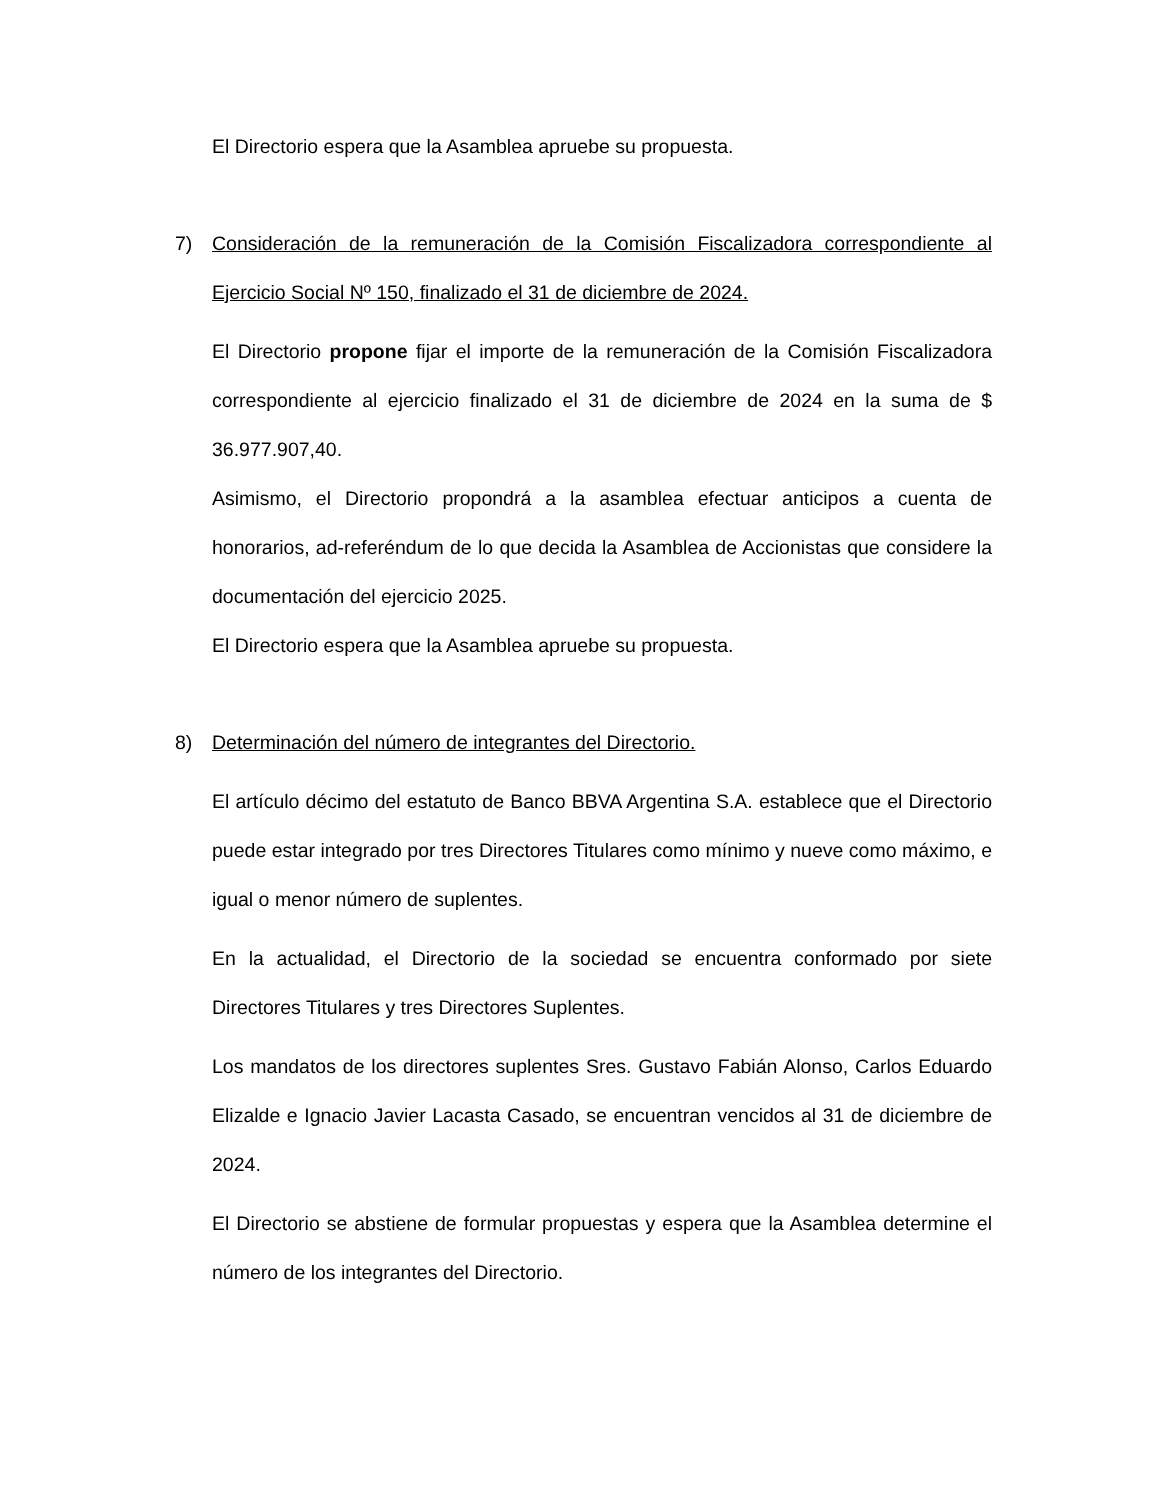El Directorio espera que la Asamblea apruebe su propuesta.
7) Consideración de la remuneración de la Comisión Fiscalizadora correspondiente al Ejercicio Social Nº 150, finalizado el 31 de diciembre de 2024.
El Directorio propone fijar el importe de la remuneración de la Comisión Fiscalizadora correspondiente al ejercicio finalizado el 31 de diciembre de 2024 en la suma de $ 36.977.907,40.
Asimismo, el Directorio propondrá a la asamblea efectuar anticipos a cuenta de honorarios, ad-referéndum de lo que decida la Asamblea de Accionistas que considere la documentación del ejercicio 2025.
El Directorio espera que la Asamblea apruebe su propuesta.
8) Determinación del número de integrantes del Directorio.
El artículo décimo del estatuto de Banco BBVA Argentina S.A. establece que el Directorio puede estar integrado por tres Directores Titulares como mínimo y nueve como máximo, e igual o menor número de suplentes.
En la actualidad, el Directorio de la sociedad se encuentra conformado por siete Directores Titulares y tres Directores Suplentes.
Los mandatos de los directores suplentes Sres. Gustavo Fabián Alonso, Carlos Eduardo Elizalde e Ignacio Javier Lacasta Casado, se encuentran vencidos al 31 de diciembre de 2024.
El Directorio se abstiene de formular propuestas y espera que la Asamblea determine el número de los integrantes del Directorio.